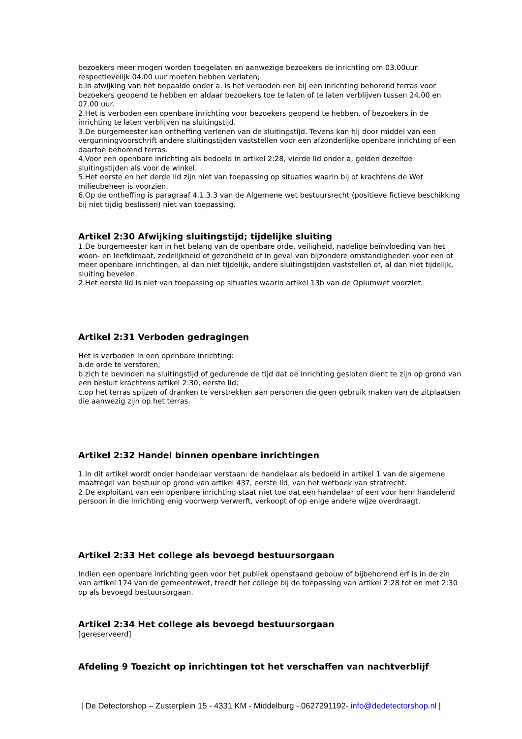bezoekers meer mogen worden toegelaten en aanwezige bezoekers de inrichting om 03.00uur respectievelijk 04.00 uur moeten hebben verlaten;
b.In afwijking van het bepaalde onder a. is het verboden een bij een inrichting behorend terras voor bezoekers geopend te hebben en aldaar bezoekers toe te laten of te laten verblijven tussen 24.00 en 07.00 uur.
2.Het is verboden een openbare inrichting voor bezoekers geopend te hebben, of bezoekers in de inrichting te laten verblijven na sluitingstijd.
3.De burgemeester kan ontheffing verlenen van de sluitingstijd. Tevens kan hij door middel van een vergunningvoorschrift andere sluitingstijden vaststellen voor een afzonderlijke openbare inrichting of een daartoe behorend terras.
4.Voor een openbare inrichting als bedoeld in artikel 2:28, vierde lid onder a, gelden dezelfde sluitingstijden als voor de winkel.
5.Het eerste en het derde lid zijn niet van toepassing op situaties waarin bij of krachtens de Wet milieubeheer is voorzien.
6.Op de ontheffing is paragraaf 4.1.3.3 van de Algemene wet bestuursrecht (positieve fictieve beschikking bij niet tijdig beslissen) niet van toepassing.
Artikel 2:30 Afwijking sluitingstijd; tijdelijke sluiting
1.De burgemeester kan in het belang van de openbare orde, veiligheid, nadelige beïnvloeding van het woon- en leefklimaat, zedelijkheid of gezondheid of in geval van bijzondere omstandigheden voor een of meer openbare inrichtingen, al dan niet tijdelijk, andere sluitingstijden vaststellen of, al dan niet tijdelijk, sluiting bevelen.
2.Het eerste lid is niet van toepassing op situaties waarin artikel 13b van de Opiumwet voorziet.
Artikel 2:31 Verboden gedragingen
Het is verboden in een openbare inrichting:
a.de orde te verstoren;
b.zich te bevinden na sluitingstijd of gedurende de tijd dat de inrichting gesloten dient te zijn op grond van een besluit krachtens artikel 2:30, eerste lid;
c.op het terras spijzen of dranken te verstrekken aan personen die geen gebruik maken van de zitplaatsen die aanwezig zijn op het terras.
Artikel 2:32 Handel binnen openbare inrichtingen
1.In dit artikel wordt onder handelaar verstaan: de handelaar als bedoeld in artikel 1 van de algemene maatregel van bestuur op grond van artikel 437, eerste lid, van het wetboek van strafrecht.
2.De exploitant van een openbare inrichting staat niet toe dat een handelaar of een voor hem handelend persoon in die inrichting enig voorwerp verwerft, verkoopt of op enige andere wijze overdraagt.
Artikel 2:33 Het college als bevoegd bestuursorgaan
Indien een openbare inrichting geen voor het publiek openstaand gebouw of bijbehorend erf is in de zin van artikel 174 van de gemeentewet, treedt het college bij de toepassing van artikel 2:28 tot en met 2:30 op als bevoegd bestuursorgaan.
Artikel 2:34 Het college als bevoegd bestuursorgaan
[gereserveerd]
Afdeling 9 Toezicht op inrichtingen tot het verschaffen van nachtverblijf
| De Detectorshop – Zusterplein 15 - 4331 KM - Middelburg - 0627291192- info@dedetectorshop.nl |